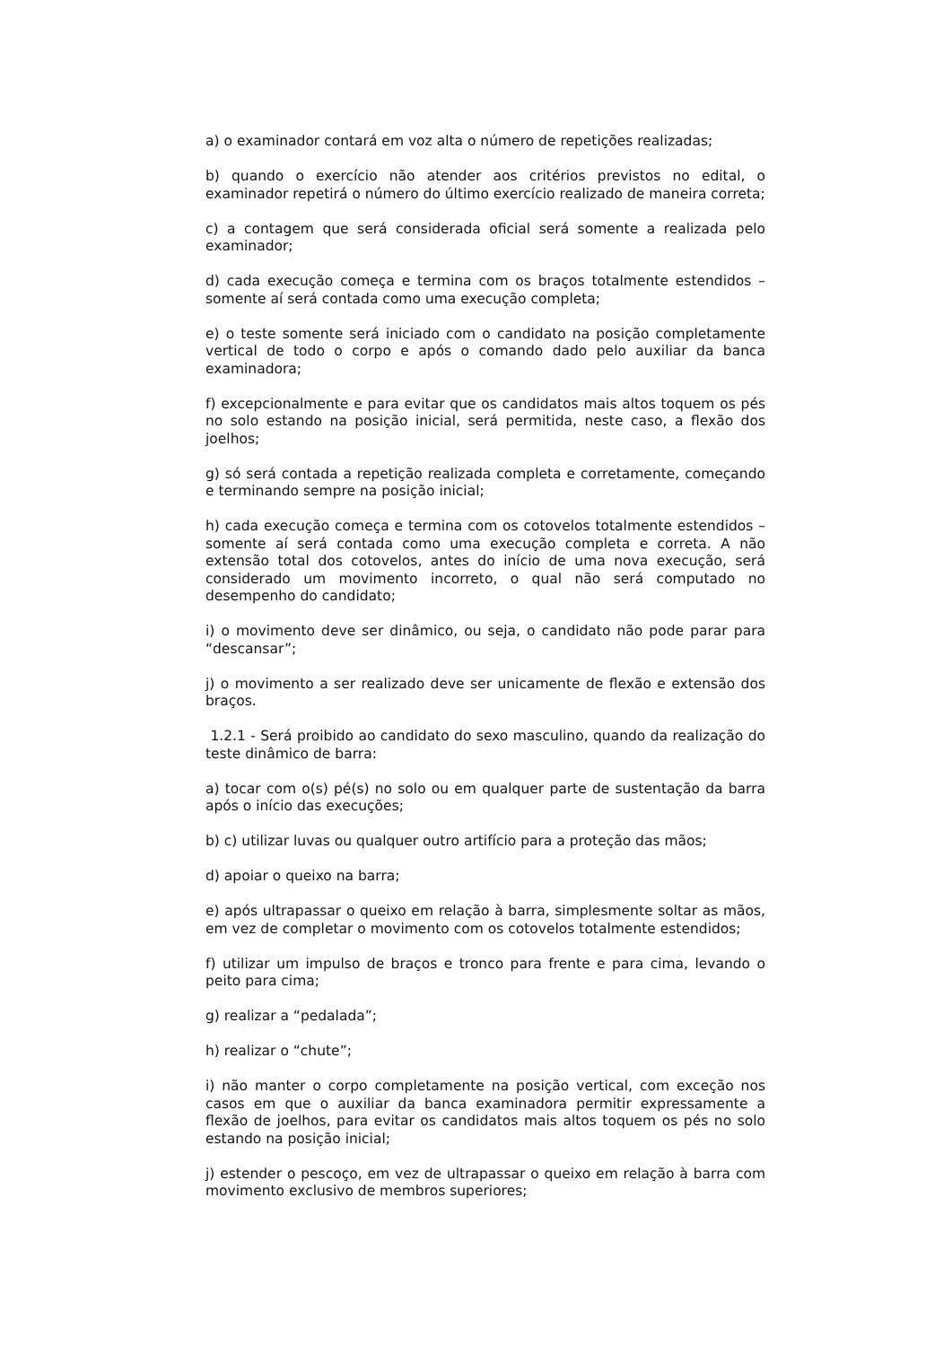a) o examinador contará em voz alta o número de repetições realizadas;
b) quando o exercício não atender aos critérios previstos no edital, o examinador repetirá o número do último exercício realizado de maneira correta;
c) a contagem que será considerada oficial será somente a realizada pelo examinador;
d) cada execução começa e termina com os braços totalmente estendidos – somente aí será contada como uma execução completa;
e) o teste somente será iniciado com o candidato na posição completamente vertical de todo o corpo e após o comando dado pelo auxiliar da banca examinadora;
f) excepcionalmente e para evitar que os candidatos mais altos toquem os pés no solo estando na posição inicial, será permitida, neste caso, a flexão dos joelhos;
g) só será contada a repetição realizada completa e corretamente, começando e terminando sempre na posição inicial;
h) cada execução começa e termina com os cotovelos totalmente estendidos – somente aí será contada como uma execução completa e correta. A não extensão total dos cotovelos, antes do início de uma nova execução, será considerado um movimento incorreto, o qual não será computado no desempenho do candidato;
i) o movimento deve ser dinâmico, ou seja, o candidato não pode parar para “descansar”;
j) o movimento a ser realizado deve ser unicamente de flexão e extensão dos braços.
1.2.1 - Será proibido ao candidato do sexo masculino, quando da realização do teste dinâmico de barra:
a) tocar com o(s) pé(s) no solo ou em qualquer parte de sustentação da barra após o início das execuções;
b) c) utilizar luvas ou qualquer outro artifício para a proteção das mãos;
d) apoiar o queixo na barra;
e) após ultrapassar o queixo em relação à barra, simplesmente soltar as mãos, em vez de completar o movimento com os cotovelos totalmente estendidos;
f) utilizar um impulso de braços e tronco para frente e para cima, levando o peito para cima;
g) realizar a “pedalada”;
h) realizar o “chute”;
i) não manter o corpo completamente na posição vertical, com exceção nos casos em que o auxiliar da banca examinadora permitir expressamente a flexão de joelhos, para evitar os candidatos mais altos toquem os pés no solo estando na posição inicial;
j) estender o pescoço, em vez de ultrapassar o queixo em relação à barra com movimento exclusivo de membros superiores;